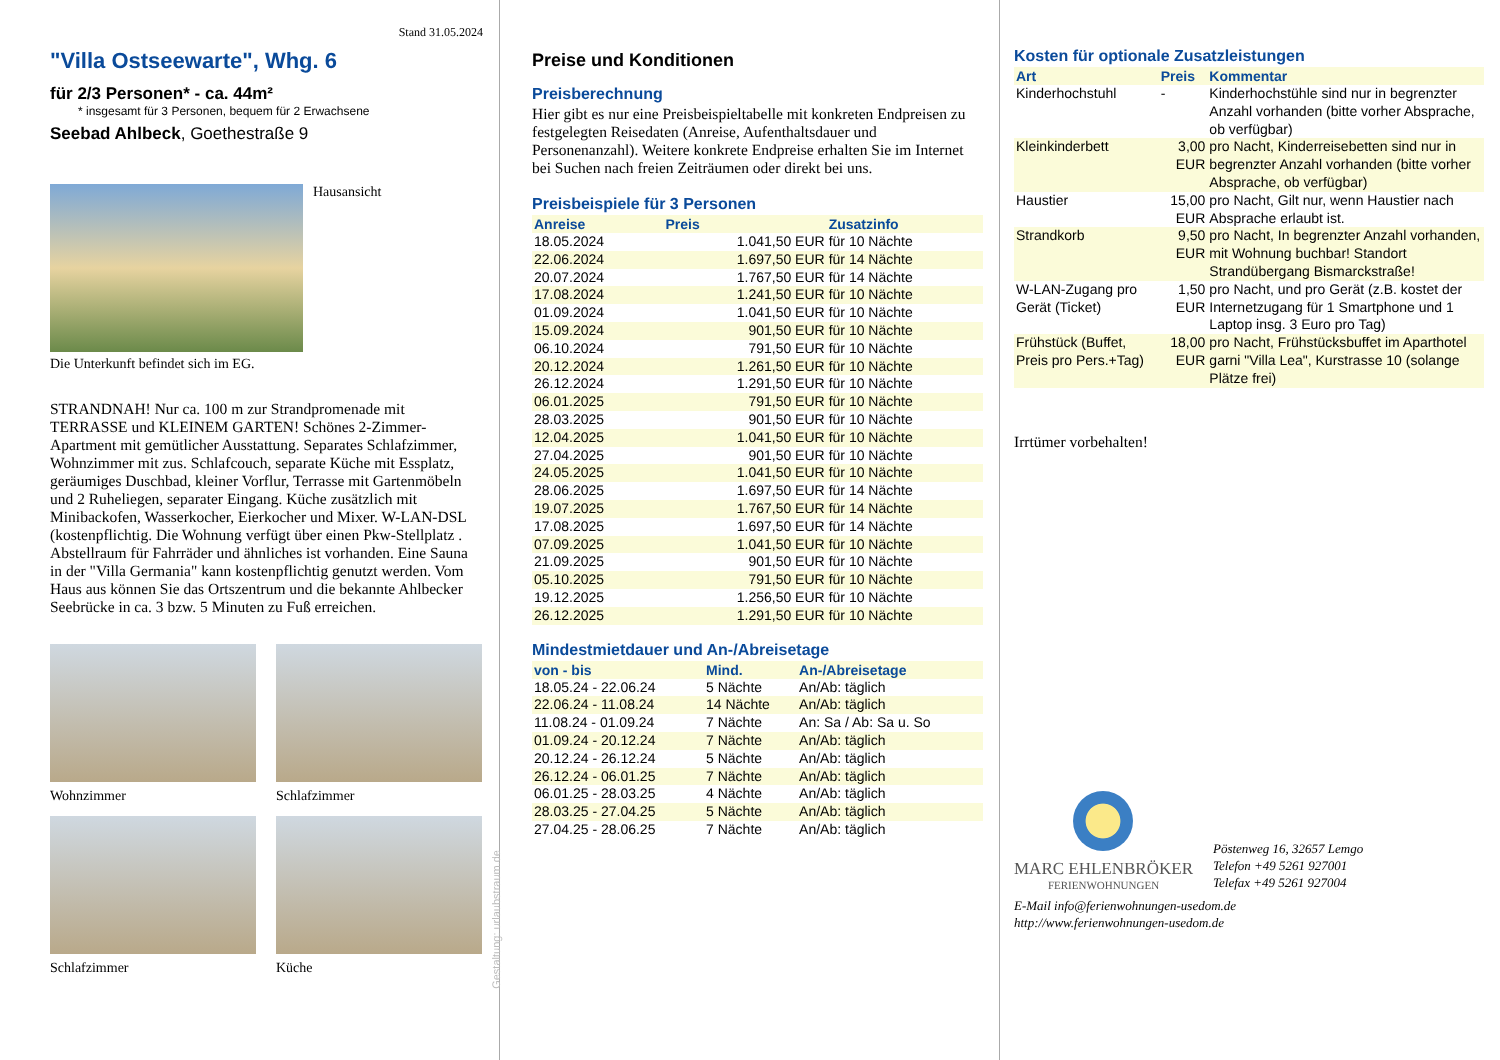Stand 31.05.2024
"Villa Ostseewarte", Whg. 6
für 2/3 Personen* - ca. 44m²
* insgesamt für 3 Personen, bequem für 2 Erwachsene
Seebad Ahlbeck, Goethestraße 9
Hausansicht
Die Unterkunft befindet sich im EG.
STRANDNAH! Nur ca. 100 m zur Strandpromenade mit TERRASSE und KLEINEM GARTEN! Schönes 2-Zimmer-Apartment mit gemütlicher Ausstattung. Separates Schlafzimmer, Wohnzimmer mit zus. Schlafcouch, separate Küche mit Essplatz, geräumiges Duschbad, kleiner Vorflur, Terrasse mit Gartenmöbeln und 2 Ruheliegen, separater Eingang. Küche zusätzlich mit Minibackofen, Wasserkocher, Eierkocher und Mixer. W-LAN-DSL (kostenpflichtig. Die Wohnung verfügt über einen Pkw-Stellplatz . Abstellraum für Fahrräder und ähnliches ist vorhanden. Eine Sauna in der "Villa Germania" kann kostenpflichtig genutzt werden. Vom Haus aus können Sie das Ortszentrum und die bekannte Ahlbecker Seebrücke in ca. 3 bzw. 5 Minuten zu Fuß erreichen.
Wohnzimmer Schlafzimmer
Schlafzimmer Küche
Gestaltung: urlaubstraum.de
Preise und Konditionen
Preisberechnung
Hier gibt es nur eine Preisbeispieltabelle mit konkreten Endpreisen zu festgelegten Reisedaten (Anreise, Aufenthaltsdauer und Personenanzahl). Weitere konkrete Endpreise erhalten Sie im Internet bei Suchen nach freien Zeiträumen oder direkt bei uns.
Preisbeispiele für 3 Personen
| Anreise | Preis | Zusatzinfo |
| --- | --- | --- |
| 18.05.2024 | 1.041,50 EUR | für 10 Nächte |
| 22.06.2024 | 1.697,50 EUR | für 14 Nächte |
| 20.07.2024 | 1.767,50 EUR | für 14 Nächte |
| 17.08.2024 | 1.241,50 EUR | für 10 Nächte |
| 01.09.2024 | 1.041,50 EUR | für 10 Nächte |
| 15.09.2024 | 901,50 EUR | für 10 Nächte |
| 06.10.2024 | 791,50 EUR | für 10 Nächte |
| 20.12.2024 | 1.261,50 EUR | für 10 Nächte |
| 26.12.2024 | 1.291,50 EUR | für 10 Nächte |
| 06.01.2025 | 791,50 EUR | für 10 Nächte |
| 28.03.2025 | 901,50 EUR | für 10 Nächte |
| 12.04.2025 | 1.041,50 EUR | für 10 Nächte |
| 27.04.2025 | 901,50 EUR | für 10 Nächte |
| 24.05.2025 | 1.041,50 EUR | für 10 Nächte |
| 28.06.2025 | 1.697,50 EUR | für 14 Nächte |
| 19.07.2025 | 1.767,50 EUR | für 14 Nächte |
| 17.08.2025 | 1.697,50 EUR | für 14 Nächte |
| 07.09.2025 | 1.041,50 EUR | für 10 Nächte |
| 21.09.2025 | 901,50 EUR | für 10 Nächte |
| 05.10.2025 | 791,50 EUR | für 10 Nächte |
| 19.12.2025 | 1.256,50 EUR | für 10 Nächte |
| 26.12.2025 | 1.291,50 EUR | für 10 Nächte |
Mindestmietdauer und An-/Abreisetage
| von - bis | Mind. | An-/Abreisetage |
| --- | --- | --- |
| 18.05.24 - 22.06.24 | 5 Nächte | An/Ab: täglich |
| 22.06.24 - 11.08.24 | 14 Nächte | An/Ab: täglich |
| 11.08.24 - 01.09.24 | 7 Nächte | An: Sa / Ab: Sa u. So |
| 01.09.24 - 20.12.24 | 7 Nächte | An/Ab: täglich |
| 20.12.24 - 26.12.24 | 5 Nächte | An/Ab: täglich |
| 26.12.24 - 06.01.25 | 7 Nächte | An/Ab: täglich |
| 06.01.25 - 28.03.25 | 4 Nächte | An/Ab: täglich |
| 28.03.25 - 27.04.25 | 5 Nächte | An/Ab: täglich |
| 27.04.25 - 28.06.25 | 7 Nächte | An/Ab: täglich |
Kosten für optionale Zusatzleistungen
| Art | Preis | Kommentar |
| --- | --- | --- |
| Kinderhochstuhl | - | Kinderhochstühle sind nur in begrenzter Anzahl vorhanden (bitte vorher Absprache, ob verfügbar) |
| Kleinkinderbett | 3,00 EUR | pro Nacht, Kinderreisebetten sind nur in begrenzter Anzahl vorhanden (bitte vorher Absprache, ob verfügbar) |
| Haustier | 15,00 EUR | pro Nacht, Gilt nur, wenn Haustier nach Absprache erlaubt ist. |
| Strandkorb | 9,50 EUR | pro Nacht, In begrenzter Anzahl vorhanden, mit Wohnung buchbar! Standort Strandübergang Bismarckstraße! |
| W-LAN-Zugang pro Gerät (Ticket) | 1,50 EUR | pro Nacht, und pro Gerät (z.B. kostet der Internetzugang für 1 Smartphone und 1 Laptop insg. 3 Euro pro Tag) |
| Frühstück (Buffet, Preis pro Pers.+Tag) | 18,00 EUR | pro Nacht, Frühstücksbuffet im Aparthotel garni "Villa Lea", Kurstrasse 10 (solange Plätze frei) |
Irrtümer vorbehalten!
MARC EHLENBRÖKER
FERIENWOHNUNGEN
Pöstenweg 16, 32657 Lemgo
Telefon +49 5261 927001
Telefax +49 5261 927004
E-Mail info@ferienwohnungen-usedom.de
http://www.ferienwohnungen-usedom.de